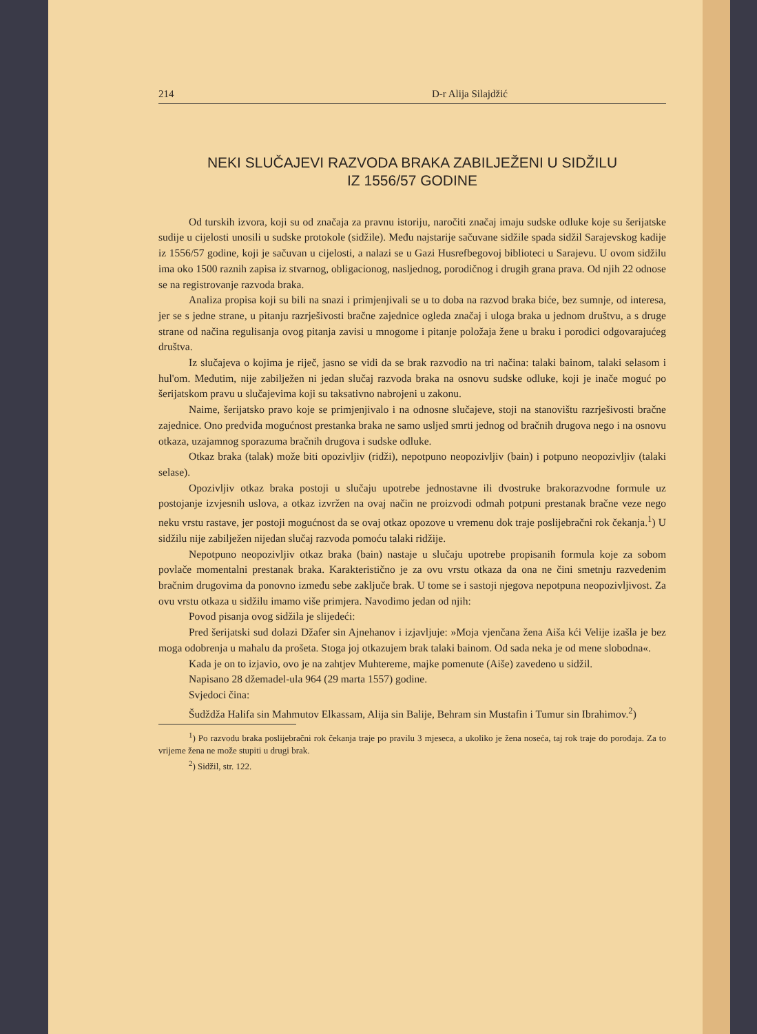214 D-r Alija Silajdžić
NEKI SLUČAJEVI RAZVODA BRAKA ZABILJEŽENI U SIDŽILU
IZ 1556/57 GODINE
Od turskih izvora, koji su od značaja za pravnu istoriju, naročiti značaj imaju sudske odluke koje su šerijatske sudije u cijelosti unosili u sudske protokole (sidžile). Među najstarije sačuvane sidžile spada sidžil Sarajevskog kadije iz 1556/57 godine, koji je sačuvan u cijelosti, a nalazi se u Gazi Husrefbegovoj biblioteci u Sarajevu. U ovom sidžilu ima oko 1500 raznih zapisa iz stvarnog, obligacionog, nasljednog, porodičnog i drugih grana prava. Od njih 22 odnose se na registrovanje razvoda braka.
Analiza propisa koji su bili na snazi i primjenjivali se u to doba na razvod braka biće, bez sumnje, od interesa, jer se s jedne strane, u pitanju razrješivosti bračne zajednice ogleda značaj i uloga braka u jednom društvu, a s druge strane od načina regulisanja ovog pitanja zavisi u mnogome i pitanje položaja žene u braku i porodici odgovarajućeg društva.
Iz slučajeva o kojima je riječ, jasno se vidi da se brak razvodio na tri načina: talaki bainom, talaki selasom i hul'om. Međutim, nije zabilježen ni jedan slučaj razvoda braka na osnovu sudske odluke, koji je inače moguć po šerijatskom pravu u slučajevima koji su taksativno nabrojeni u zakonu.
Naime, šerijatsko pravo koje se primjenjivalo i na odnosne slučajeve, stoji na stanovištu razrješivosti bračne zajednice. Ono predviđa mogućnost prestanka braka ne samo usljed smrti jednog od bračnih drugova nego i na osnovu otkaza, uzajamnog sporazuma bračnih drugova i sudske odluke.
Otkaz braka (talak) može biti opozivljiv (ridži), nepotpuno neopozivljiv (bain) i potpuno neopozivljiv (talaki selase).
Opozivljiv otkaz braka postoji u slučaju upotrebe jednostavne ili dvostruke brakorazvodne formule uz postojanje izvjesnih uslova, a otkaz izvržen na ovaj način ne proizvodi odmah potpuni prestanak bračne veze nego neku vrstu rastave, jer postoji mogućnost da se ovaj otkaz opozove u vremenu dok traje poslijebračni rok čekanja.<sup>1</sup>) U sidžilu nije zabilježen nijedan slučaj razvoda pomoću talaki ridžije.
Nepotpuno neopozivljiv otkaz braka (bain) nastaje u slučaju upotrebe propisanih formula koje za sobom povlače momentalni prestanak braka. Karakteristično je za ovu vrstu otkaza da ona ne čini smetnju razvedenim bračnim drugovima da ponovno između sebe zaključe brak. U tome se i sastoji njegova nepotpuna neopozivljivost. Za ovu vrstu otkaza u sidžilu imamo više primjera. Navodimo jedan od njih:
Povod pisanja ovog sidžila je slijedeći:
Pred šerijatski sud dolazi Džafer sin Ajnehanov i izjavljuje: »Moja vjenčana žena Aiša kći Velije izašla je bez moga odobrenja u mahalu da prošeta. Stoga joj otkazujem brak talaki bainom. Od sada neka je od mene slobodna«.
Kada je on to izjavio, ovo je na zahtjev Muhtereme, majke pomenute (Aiše) zavedeno u sidžil.
Napisano 28 džemadel-ula 964 (29 marta 1557) godine.
Svjedoci čina:
Šudždža Halifa sin Mahmutov Elkassam, Alija sin Balije, Behram sin Mustafin i Tumur sin Ibrahimov.<sup>2</sup>)
<sup>1</sup>) Po razvodu braka poslijebračni rok čekanja traje po pravilu 3 mjeseca, a ukoliko je žena noseća, taj rok traje do porođaja. Za to vrijeme žena ne može stupiti u drugi brak.
<sup>2</sup>) Sidžil, str. 122.